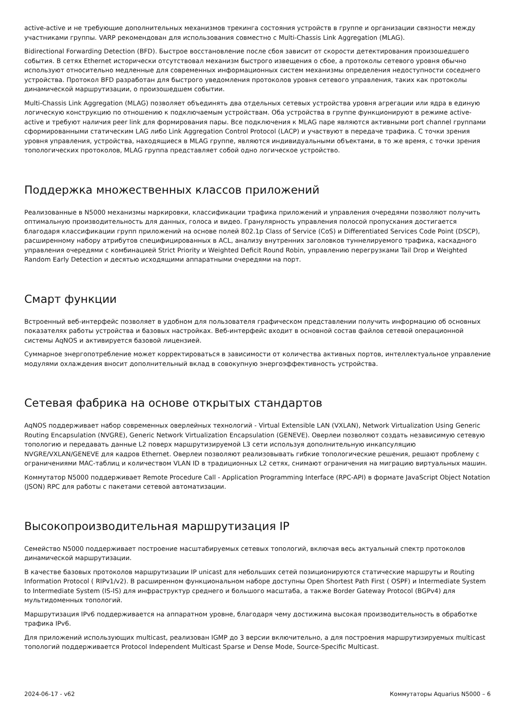active-active и не требующие дополнительных механизмов трекинга состояния устройств в группе и организации связности между участниками группы. VARP рекомендован для использования совместно с Multi-Chassis Link Aggregation (MLAG).
Bidirectional Forwarding Detection (BFD). Быстрое восстановление после сбоя зависит от скорости детектирования произошедшего события. В сетях Ethernet исторически отсутствовал механизм быстрого извещения о сбое, а протоколы сетевого уровня обычно используют относительно медленные для современных информационных систем механизмы определения недоступности соседнего устройства. Протокол BFD разработан для быстрого уведомления протоколов уровня сетевого управления, таких как протоколы динамической маршрутизации, о произошедшем событии.
Multi-Chassis Link Aggregation (MLAG) позволяет объединять два отдельных сетевых устройства уровня агрегации или ядра в единую логическую конструкцию по отношению к подключаемым устройствам. Оба устройства в группе функционируют в режиме active-active и требуют наличия peer link для формирования пары. Все подключения к MLAG паре являются активными port channel группами сформированными статическим LAG либо Link Aggregation Control Protocol (LACP) и участвуют в передаче трафика. С точки зрения уровня управления, устройства, находящиеся в MLAG группе, являются индивидуальными объектами, в то же время, с точки зрения топологических протоколов, MLAG группа представляет собой одно логическое устройство.
Поддержка множественных классов приложений
Реализованные в N5000 механизмы маркировки, классификации трафика приложений и управления очередями позволяют получить оптимальную производительность для данных, голоса и видео. Гранулярность управления полосой пропускания достигается благодаря классификации групп приложений на основе полей 802.1p Class of Service (CoS) и Differentiated Services Code Point (DSCP), расширенному набору атрибутов специфицированных в ACL, анализу внутренних заголовков туннелируемого трафика, каскадного управления очередями с комбинацией Strict Priority и Weighted Deficit Round Robin, управлению перегрузками Tail Drop и Weighted Random Early Detection и десятью исходящими аппаратными очередями на порт.
Смарт функции
Встроенный веб-интерфейс позволяет в удобном для пользователя графическом представлении получить информацию об основных показателях работы устройства и базовых настройках. Веб-интерфейс входит в основной состав файлов сетевой операционной системы AqNOS и активируется базовой лицензией.
Суммарное энергопотребление может корректироваться в зависимости от количества активных портов, интеллектуальное управление модулями охлаждения вносит дополнительный вклад в совокупную энергоэффективность устройства.
Сетевая фабрика на основе открытых стандартов
AqNOS поддерживает набор современных оверлейных технологий - Virtual Extensible LAN (VXLAN), Network Virtualization Using Generic Routing Encapsulation (NVGRE), Generic Network Virtualization Encapsulation (GENEVE). Оверлеи позволяют создать независимую сетевую топологию и передавать данные L2 поверх маршрутизируемой L3 сети используя дополнительную инкапсуляцию NVGRE/VXLAN/GENEVE для кадров Ethernet. Оверлеи позволяют реализовывать гибкие топологические решения, решают проблему с ограничениями MAC-таблиц и количеством VLAN ID в традиционных L2 сетях, снимают ограничения на миграцию виртуальных машин.
Коммутатор N5000 поддерживает Remote Procedure Call - Application Programming Interface (RPC-API) в формате JavaScript Object Notation (JSON) RPC для работы с пакетами сетевой автоматизации.
Высокопроизводительная маршрутизация IP
Семейство N5000 поддерживает построение масштабируемых сетевых топологий, включая весь актуальный спектр протоколов динамической маршрутизации.
В качестве базовых протоколов маршрутизации IP unicast для небольших сетей позиционируются статические маршруты и Routing Information Protocol ( RIPv1/v2). В расширенном функциональном наборе доступны Open Shortest Path First ( OSPF) и Intermediate System to Intermediate System (IS-IS) для инфраструктур среднего и большого масштаба, а также Border Gateway Protocol (BGPv4) для мультидоменных топологий.
Маршрутизация IPv6 поддерживается на аппаратном уровне, благодаря чему достижима высокая производительность в обработке трафика IPv6.
Для приложений использующих multicast, реализован IGMP до 3 версии включительно, а для построения маршрутизируемых multicast топологий поддерживается Protocol Independent Multicast Sparse и Dense Mode, Source-Specific Multicast.
2024-06-17 - v62 Коммутаторы Aquarius N5000 – 6